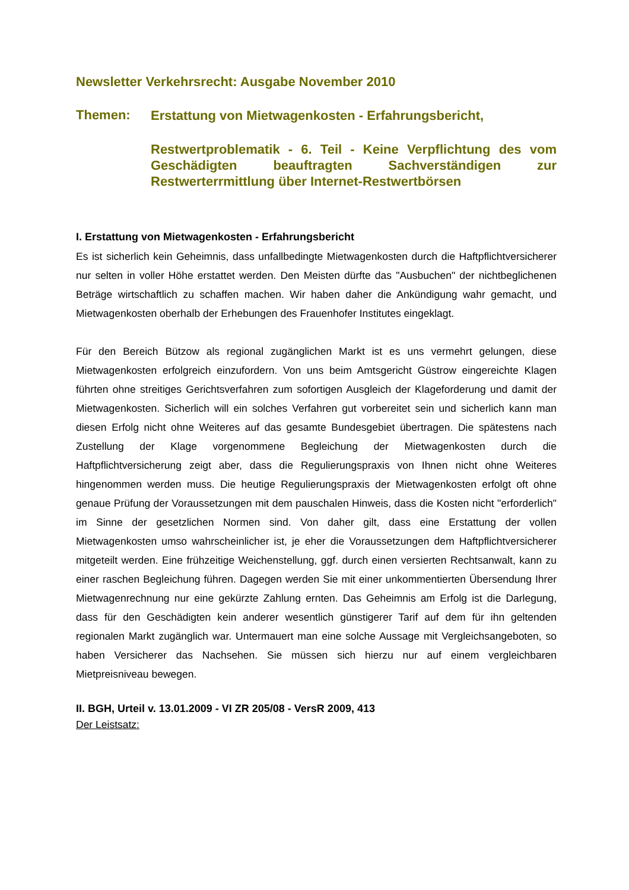Newsletter Verkehrsrecht: Ausgabe November 2010
Themen:
Erstattung von Mietwagenkosten - Erfahrungsbericht,
Restwertproblematik - 6. Teil - Keine Verpflichtung des vom Geschädigten beauftragten Sachverständigen zur Restwerterrmittlung über Internet-Restwertbörsen
I. Erstattung von Mietwagenkosten - Erfahrungsbericht
Es ist sicherlich kein Geheimnis, dass unfallbedingte Mietwagenkosten durch die Haftpflichtversicherer nur selten in voller Höhe erstattet werden. Den Meisten dürfte das "Ausbuchen" der nichtbeglichenen Beträge wirtschaftlich zu schaffen machen. Wir haben daher die Ankündigung wahr gemacht, und Mietwagenkosten oberhalb der Erhebungen des Frauenhofer Institutes eingeklagt.
Für den Bereich Bützow als regional zugänglichen Markt ist es uns vermehrt gelungen, diese Mietwagenkosten erfolgreich einzufordern. Von uns beim Amtsgericht Güstrow eingereichte Klagen führten ohne streitiges Gerichtsverfahren zum sofortigen Ausgleich der Klageforderung und damit der Mietwagenkosten. Sicherlich will ein solches Verfahren gut vorbereitet sein und sicherlich kann man diesen Erfolg nicht ohne Weiteres auf das gesamte Bundesgebiet übertragen. Die spätestens nach Zustellung der Klage vorgenommene Begleichung der Mietwagenkosten durch die Haftpflichtversicherung zeigt aber, dass die Regulierungspraxis von Ihnen nicht ohne Weiteres hingenommen werden muss. Die heutige Regulierungspraxis der Mietwagenkosten erfolgt oft ohne genaue Prüfung der Voraussetzungen mit dem pauschalen Hinweis, dass die Kosten nicht "erforderlich" im Sinne der gesetzlichen Normen sind. Von daher gilt, dass eine Erstattung der vollen Mietwagenkosten umso wahrscheinlicher ist, je eher die Voraussetzungen dem Haftpflichtversicherer mitgeteilt werden. Eine frühzeitige Weichenstellung, ggf. durch einen versierten Rechtsanwalt, kann zu einer raschen Begleichung führen. Dagegen werden Sie mit einer unkommentierten Übersendung Ihrer Mietwagenrechnung nur eine gekürzte Zahlung ernten. Das Geheimnis am Erfolg ist die Darlegung, dass für den Geschädigten kein anderer wesentlich günstigerer Tarif auf dem für ihn geltenden regionalen Markt zugänglich war. Untermauert man eine solche Aussage mit Vergleichsangeboten, so haben Versicherer das Nachsehen. Sie müssen sich hierzu nur auf einem vergleichbaren Mietpreisniveau bewegen.
II. BGH, Urteil v. 13.01.2009 - VI ZR 205/08 - VersR 2009, 413
Der Leistsatz: